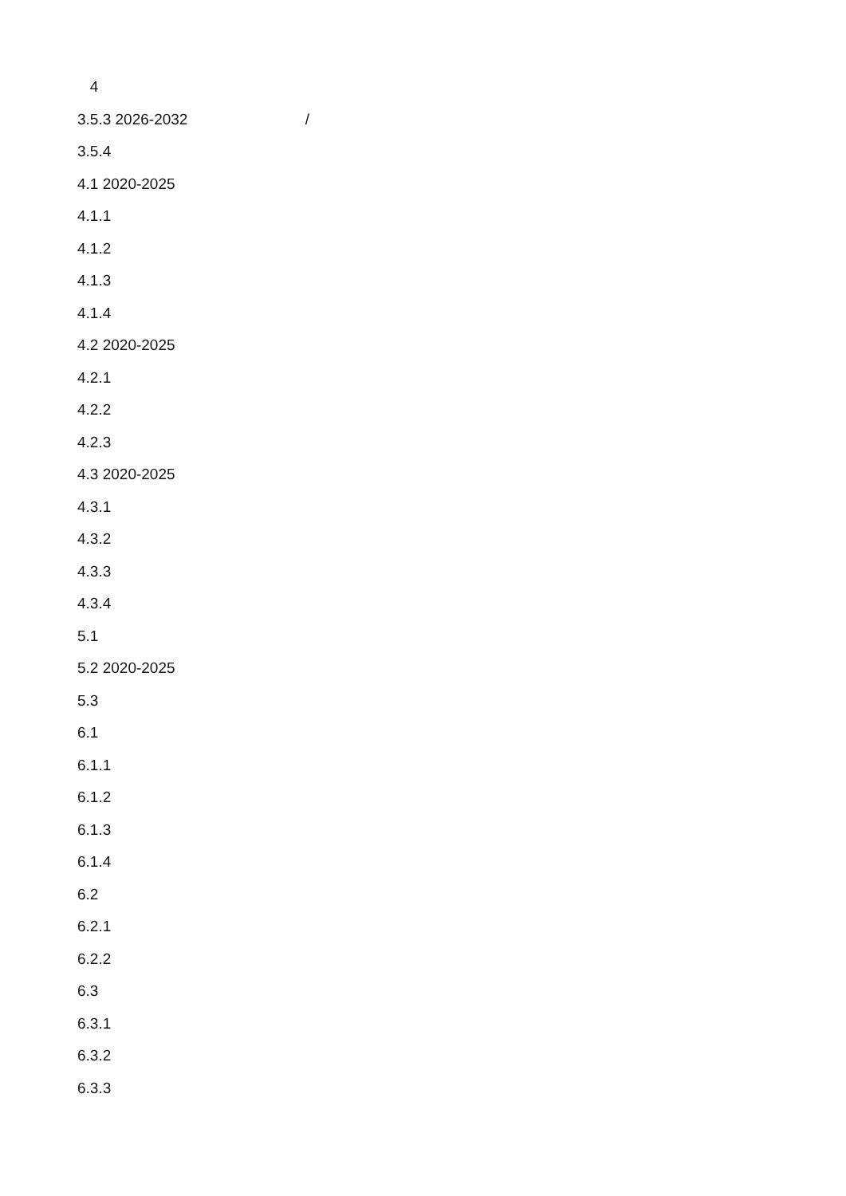4
3.5.3 2026-2032 /
3.5.4
4.1 2020-2025
4.1.1
4.1.2
4.1.3
4.1.4
4.2 2020-2025
4.2.1
4.2.2
4.2.3
4.3 2020-2025
4.3.1
4.3.2
4.3.3
4.3.4
5.1
5.2 2020-2025
5.3
6.1
6.1.1
6.1.2
6.1.3
6.1.4
6.2
6.2.1
6.2.2
6.3
6.3.1
6.3.2
6.3.3